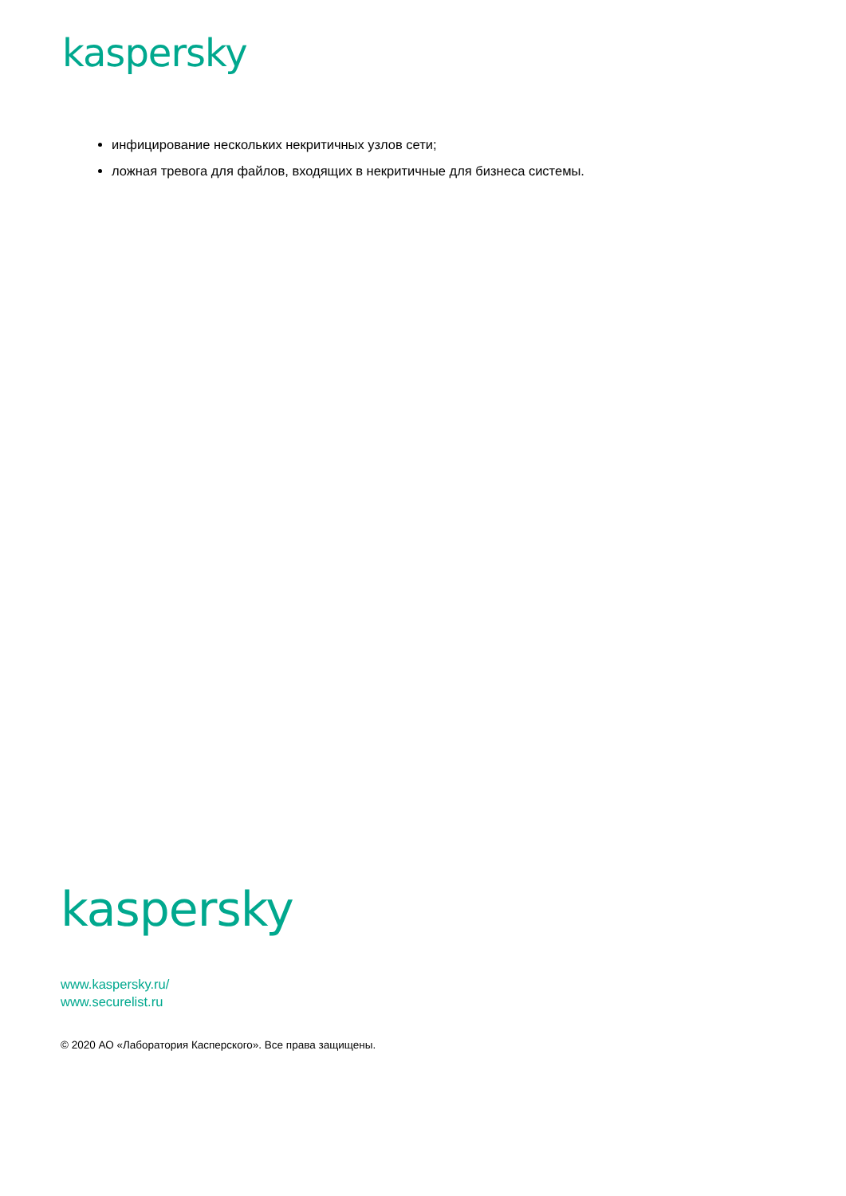kaspersky
инфицирование нескольких некритичных узлов сети;
ложная тревога для файлов, входящих в некритичные для бизнеса системы.
kaspersky
www.kaspersky.ru/
www.securelist.ru
© 2020 АО «Лаборатория Касперского». Все права защищены.